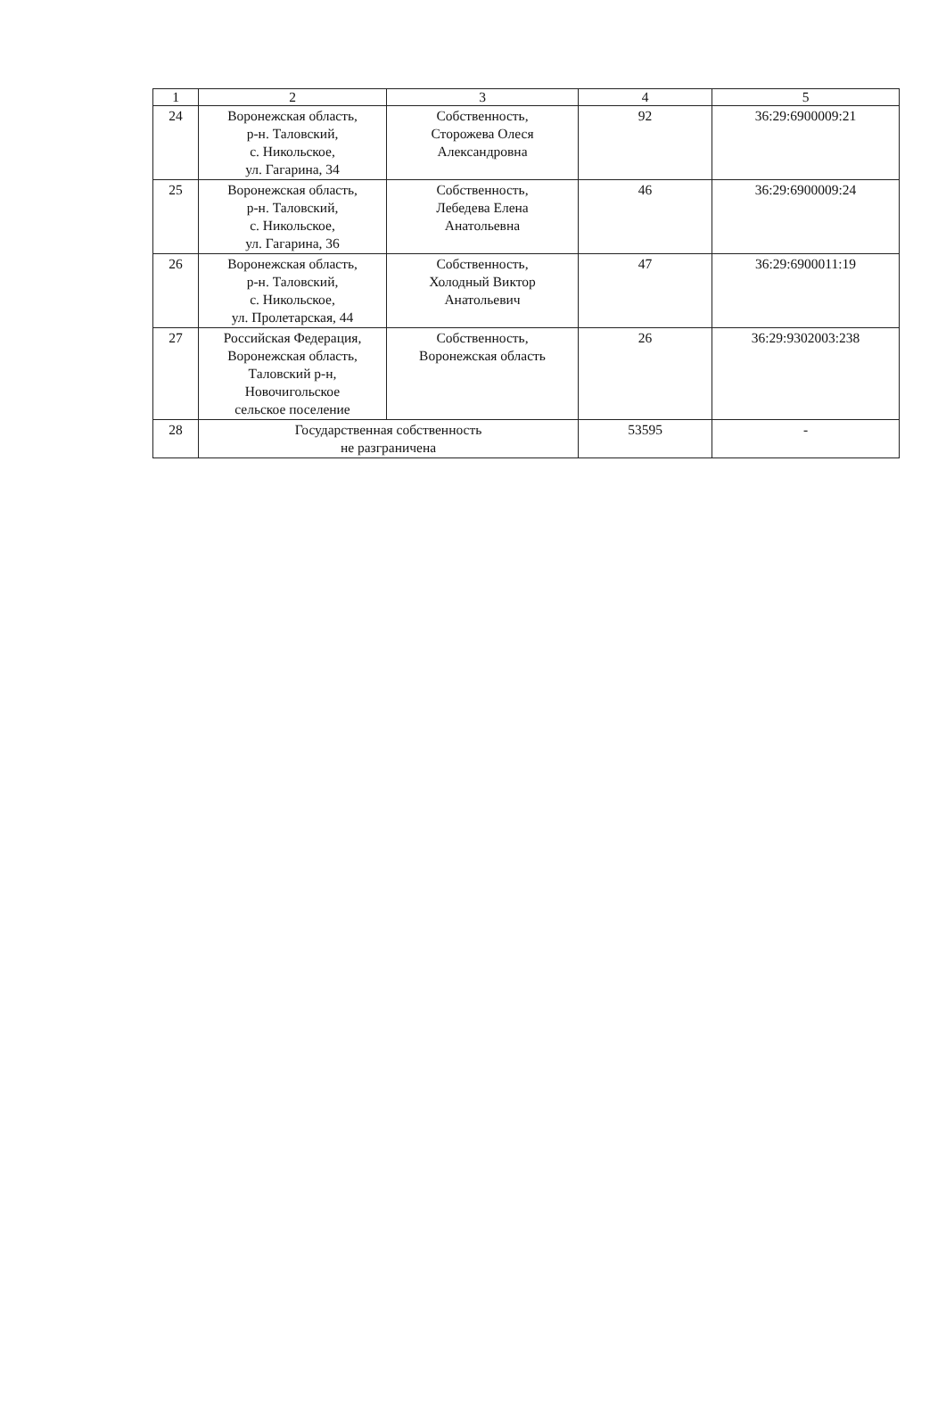| 1 | 2 | 3 | 4 | 5 |
| 24 | Воронежская область, р-н. Таловский, с. Никольское, ул. Гагарина, 34 | Собственность, Сторожева Олеся Александровна | 92 | 36:29:6900009:21 |
| 25 | Воронежская область, р-н. Таловский, с. Никольское, ул. Гагарина, 36 | Собственность, Лебедева Елена Анатольевна | 46 | 36:29:6900009:24 |
| 26 | Воронежская область, р-н. Таловский, с. Никольское, ул. Пролетарская, 44 | Собственность, Холодный Виктор Анатольевич | 47 | 36:29:6900011:19 |
| 27 | Российская Федерация, Воронежская область, Таловский р-н, Новочигольское сельское поселение | Собственность, Воронежская область | 26 | 36:29:9302003:238 |
| 28 | Государственная собственность не разграничена | | 53595 | - |